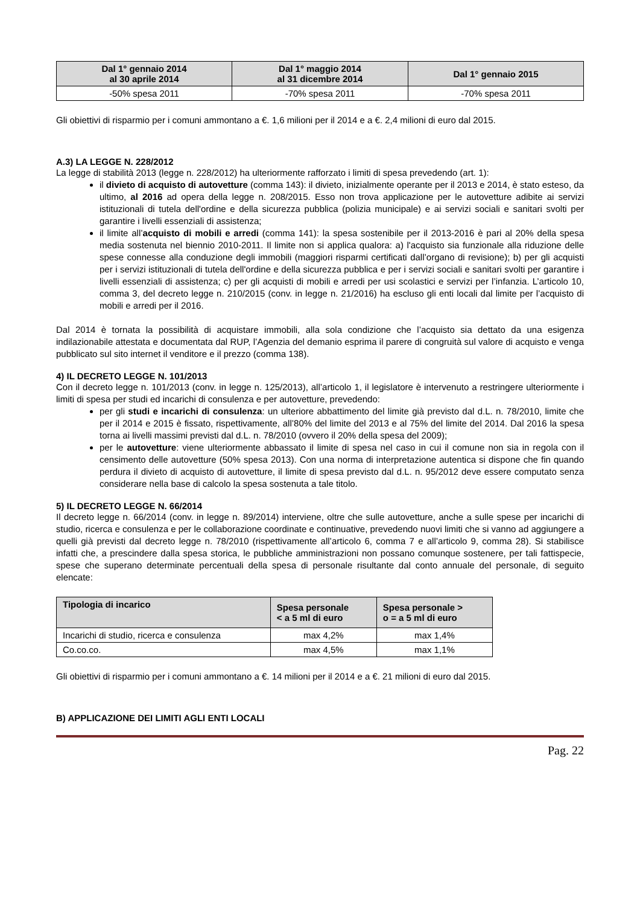| Dal 1° gennaio 2014 al 30 aprile 2014 | Dal 1° maggio 2014 al 31 dicembre 2014 | Dal 1° gennaio 2015 |
| --- | --- | --- |
| -50% spesa 2011 | -70% spesa 2011 | -70% spesa 2011 |
Gli obiettivi di risparmio per i comuni ammontano a €. 1,6 milioni per il 2014 e a €. 2,4 milioni di euro dal 2015.
A.3) LA LEGGE N. 228/2012
La legge di stabilità 2013 (legge n. 228/2012) ha ulteriormente rafforzato i limiti di spesa prevedendo (art. 1):
il divieto di acquisto di autovetture (comma 143): il divieto, inizialmente operante per il 2013 e 2014, è stato esteso, da ultimo, al 2016 ad opera della legge n. 208/2015. Esso non trova applicazione per le autovetture adibite ai servizi istituzionali di tutela dell'ordine e della sicurezza pubblica (polizia municipale) e ai servizi sociali e sanitari svolti per garantire i livelli essenziali di assistenza;
il limite all’acquisto di mobili e arredi (comma 141): la spesa sostenibile per il 2013-2016 è pari al 20% della spesa media sostenuta nel biennio 2010-2011. Il limite non si applica qualora: a) l'acquisto sia funzionale alla riduzione delle spese connesse alla conduzione degli immobili (maggiori risparmi certificati dall’organo di revisione); b) per gli acquisti per i servizi istituzionali di tutela dell'ordine e della sicurezza pubblica e per i servizi sociali e sanitari svolti per garantire i livelli essenziali di assistenza; c) per gli acquisti di mobili e arredi per usi scolastici e servizi per l’infanzia. L’articolo 10, comma 3, del decreto legge n. 210/2015 (conv. in legge n. 21/2016) ha escluso gli enti locali dal limite per l’acquisto di mobili e arredi per il 2016.
Dal 2014 è tornata la possibilità di acquistare immobili, alla sola condizione che l’acquisto sia dettato da una esigenza indilazionabile attestata e documentata dal RUP, l’Agenzia del demanio esprima il parere di congruità sul valore di acquisto e venga pubblicato sul sito internet il venditore e il prezzo (comma 138).
4) IL DECRETO LEGGE N. 101/2013
Con il decreto legge n. 101/2013 (conv. in legge n. 125/2013), all’articolo 1, il legislatore è intervenuto a restringere ulteriormente i limiti di spesa per studi ed incarichi di consulenza e per autovetture, prevedendo:
per gli studi e incarichi di consulenza: un ulteriore abbattimento del limite già previsto dal d.L. n. 78/2010, limite che per il 2014 e 2015 è fissato, rispettivamente, all’80% del limite del 2013 e al 75% del limite del 2014. Dal 2016 la spesa torna ai livelli massimi previsti dal d.L. n. 78/2010 (ovvero il 20% della spesa del 2009);
per le autovetture: viene ulteriormente abbassato il limite di spesa nel caso in cui il comune non sia in regola con il censimento delle autovetture (50% spesa 2013). Con una norma di interpretazione autentica si dispone che fin quando perdura il divieto di acquisto di autovetture, il limite di spesa previsto dal d.L. n. 95/2012 deve essere computato senza considerare nella base di calcolo la spesa sostenuta a tale titolo.
5) IL DECRETO LEGGE N. 66/2014
Il decreto legge n. 66/2014 (conv. in legge n. 89/2014) interviene, oltre che sulle autovetture, anche a sulle spese per incarichi di studio, ricerca e consulenza e per le collaborazione coordinate e continuative, prevedendo nuovi limiti che si vanno ad aggiungere a quelli già previsti dal decreto legge n. 78/2010 (rispettivamente all’articolo 6, comma 7 e all’articolo 9, comma 28). Si stabilisce infatti che, a prescindere dalla spesa storica, le pubbliche amministrazioni non possano comunque sostenere, per tali fattispecie, spese che superano determinate percentuali della spesa di personale risultante dal conto annuale del personale, di seguito elencate:
| Tipologia di incarico | Spesa personale < a 5 ml di euro | Spesa personale > o = a 5 ml di euro |
| --- | --- | --- |
| Incarichi di studio, ricerca e consulenza | max 4,2% | max 1,4% |
| Co.co.co. | max 4,5% | max 1,1% |
Gli obiettivi di risparmio per i comuni ammontano a €. 14 milioni per il 2014 e a €. 21 milioni di euro dal 2015.
B) APPLICAZIONE DEI LIMITI AGLI ENTI LOCALI
Pag. 22